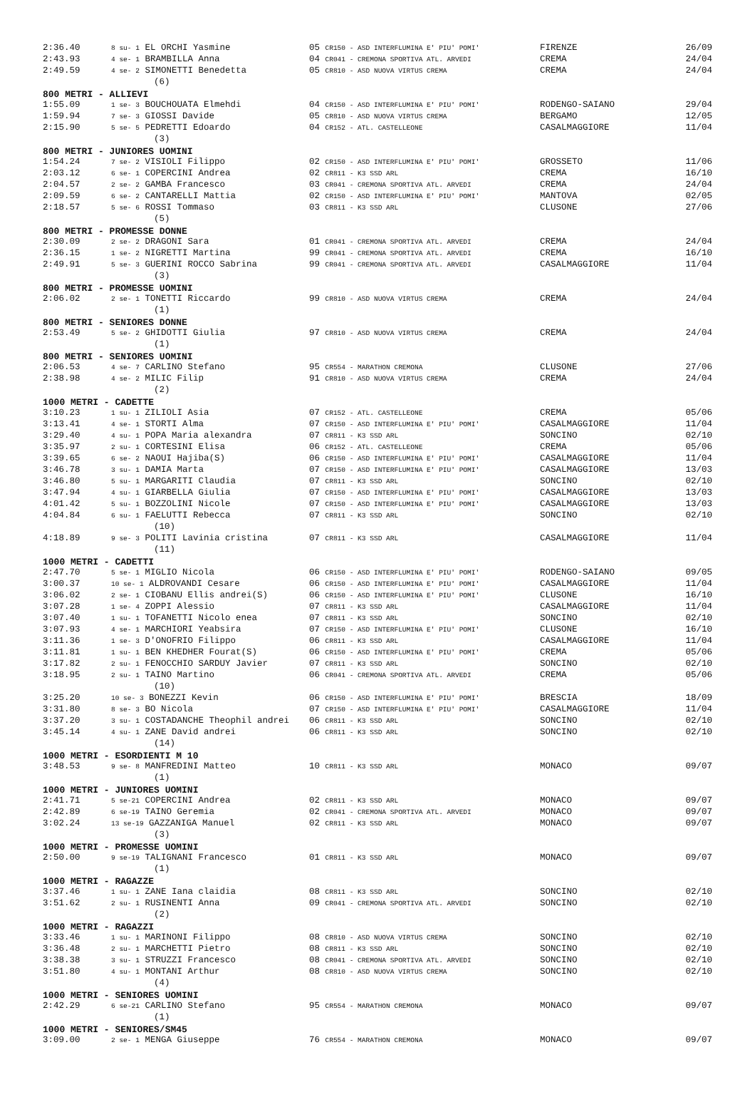| 2:36.40 | 8 su- 1 EL ORCHI Yasmine | 05 CR150 - ASD INTERFLUMINA E' PIU' POMI' | FIRENZE | 26/09 |
| 2:43.93 | 4 se- 1 BRAMBILLA Anna | 04 CR041 - CREMONA SPORTIVA ATL. ARVEDI | CREMA | 24/04 |
| 2:49.59 | 4 se- 2 SIMONETTI Benedetta | 05 CR810 - ASD NUOVA VIRTUS CREMA | CREMA | 24/04 |
| | (6) | | | |
| 800 METRI - ALLIEVI | | | | |
| 1:55.09 | 1 se- 3 BOUCHOUATA Elmehdi | 04 CR150 - ASD INTERFLUMINA E' PIU' POMI' | RODENGO-SAIANO | 29/04 |
| 1:59.94 | 7 se- 3 GIOSSI Davide | 05 CR810 - ASD NUOVA VIRTUS CREMA | BERGAMO | 12/05 |
| 2:15.90 | 5 se- 5 PEDRETTI Edoardo | 04 CR152 - ATL. CASTELLEONE | CASALMAGGIORE | 11/04 |
| | (3) | | | |
| 800 METRI - JUNIORES UOMINI | | | | |
| 1:54.24 | 7 se- 2 VISIOLI Filippo | 02 CR150 - ASD INTERFLUMINA E' PIU' POMI' | GROSSETO | 11/06 |
| 2:03.12 | 6 se- 1 COPERCINI Andrea | 02 CR811 - K3 SSD ARL | CREMA | 16/10 |
| 2:04.57 | 2 se- 2 GAMBA Francesco | 03 CR041 - CREMONA SPORTIVA ATL. ARVEDI | CREMA | 24/04 |
| 2:09.59 | 6 se- 2 CANTARELLI Mattia | 02 CR150 - ASD INTERFLUMINA E' PIU' POMI' | MANTOVA | 02/05 |
| 2:18.57 | 5 se- 6 ROSSI Tommaso | 03 CR811 - K3 SSD ARL | CLUSONE | 27/06 |
| | (5) | | | |
| 800 METRI - PROMESSE DONNE | | | | |
| 2:30.09 | 2 se- 2 DRAGONI Sara | 01 CR041 - CREMONA SPORTIVA ATL. ARVEDI | CREMA | 24/04 |
| 2:36.15 | 1 se- 2 NIGRETTI Martina | 99 CR041 - CREMONA SPORTIVA ATL. ARVEDI | CREMA | 16/10 |
| 2:49.91 | 5 se- 3 GUERINI ROCCO Sabrina | 99 CR041 - CREMONA SPORTIVA ATL. ARVEDI | CASALMAGGIORE | 11/04 |
| | (3) | | | |
| 800 METRI - PROMESSE UOMINI | | | | |
| 2:06.02 | 2 se- 1 TONETTI Riccardo | 99 CR810 - ASD NUOVA VIRTUS CREMA | CREMA | 24/04 |
| | (1) | | | |
| 800 METRI - SENIORES DONNE | | | | |
| 2:53.49 | 5 se- 2 GHIDOTTI Giulia | 97 CR810 - ASD NUOVA VIRTUS CREMA | CREMA | 24/04 |
| | (1) | | | |
| 800 METRI - SENIORES UOMINI | | | | |
| 2:06.53 | 4 se- 7 CARLINO Stefano | 95 CR554 - MARATHON CREMONA | CLUSONE | 27/06 |
| 2:38.98 | 4 se- 2 MILIC Filip | 91 CR810 - ASD NUOVA VIRTUS CREMA | CREMA | 24/04 |
| | (2) | | | |
| 1000 METRI - CADETTE | | | | |
| 3:10.23 | 1 su- 1 ZILIOLI Asia | 07 CR152 - ATL. CASTELLEONE | CREMA | 05/06 |
| 3:13.41 | 4 se- 1 STORTI Alma | 07 CR150 - ASD INTERFLUMINA E' PIU' POMI' | CASALMAGGIORE | 11/04 |
| 3:29.40 | 4 su- 1 POPA Maria alexandra | 07 CR811 - K3 SSD ARL | SONCINO | 02/10 |
| 3:35.97 | 2 su- 1 CORTESINI Elisa | 06 CR152 - ATL. CASTELLEONE | CREMA | 05/06 |
| 3:39.65 | 6 se- 2 NAOUI Hajiba(S) | 06 CR150 - ASD INTERFLUMINA E' PIU' POMI' | CASALMAGGIORE | 11/04 |
| 3:46.78 | 3 su- 1 DAMIA Marta | 07 CR150 - ASD INTERFLUMINA E' PIU' POMI' | CASALMAGGIORE | 13/03 |
| 3:46.80 | 5 su- 1 MARGARITI Claudia | 07 CR811 - K3 SSD ARL | SONCINO | 02/10 |
| 3:47.94 | 4 su- 1 GIARBELLA Giulia | 07 CR150 - ASD INTERFLUMINA E' PIU' POMI' | CASALMAGGIORE | 13/03 |
| 4:01.42 | 5 su- 1 BOZZOLINI Nicole | 07 CR150 - ASD INTERFLUMINA E' PIU' POMI' | CASALMAGGIORE | 13/03 |
| 4:04.84 | 6 su- 1 FAELUTTI Rebecca | 07 CR811 - K3 SSD ARL | SONCINO | 02/10 |
| | (10) | | | |
| 4:18.89 | 9 se- 3 POLITI Lavinia cristina | 07 CR811 - K3 SSD ARL | CASALMAGGIORE | 11/04 |
| | (11) | | | |
| 1000 METRI - CADETTI | | | | |
| 2:47.70 | 5 se- 1 MIGLIO Nicola | 06 CR150 - ASD INTERFLUMINA E' PIU' POMI' | RODENGO-SAIANO | 09/05 |
| 3:00.37 | 10 se- 1 ALDROVANDI Cesare | 06 CR150 - ASD INTERFLUMINA E' PIU' POMI' | CASALMAGGIORE | 11/04 |
| 3:06.02 | 2 se- 1 CIOBANU Ellis andrei(S) | 06 CR150 - ASD INTERFLUMINA E' PIU' POMI' | CLUSONE | 16/10 |
| 3:07.28 | 1 se- 4 ZOPPI Alessio | 07 CR811 - K3 SSD ARL | CASALMAGGIORE | 11/04 |
| 3:07.40 | 1 su- 1 TOFANETTI Nicolo enea | 07 CR811 - K3 SSD ARL | SONCINO | 02/10 |
| 3:07.93 | 4 se- 1 MARCHIORI Yeabsira | 07 CR150 - ASD INTERFLUMINA E' PIU' POMI' | CLUSONE | 16/10 |
| 3:11.36 | 1 se- 3 D'ONOFRIO Filippo | 06 CR811 - K3 SSD ARL | CASALMAGGIORE | 11/04 |
| 3:11.81 | 1 su- 1 BEN KHEDHER Fourat(S) | 06 CR150 - ASD INTERFLUMINA E' PIU' POMI' | CREMA | 05/06 |
| 3:17.82 | 2 su- 1 FENOCCHIO SARDUY Javier | 07 CR811 - K3 SSD ARL | SONCINO | 02/10 |
| 3:18.95 | 2 su- 1 TAINO Martino | 06 CR041 - CREMONA SPORTIVA ATL. ARVEDI | CREMA | 05/06 |
| | (10) | | | |
| 3:25.20 | 10 se- 3 BONEZZI Kevin | 06 CR150 - ASD INTERFLUMINA E' PIU' POMI' | BRESCIA | 18/09 |
| 3:31.80 | 8 se- 3 BO Nicola | 07 CR150 - ASD INTERFLUMINA E' PIU' POMI' | CASALMAGGIORE | 11/04 |
| 3:37.20 | 3 su- 1 COSTADANCHE Theophil andrei | 06 CR811 - K3 SSD ARL | SONCINO | 02/10 |
| 3:45.14 | 4 su- 1 ZANE David andrei | 06 CR811 - K3 SSD ARL | SONCINO | 02/10 |
| | (14) | | | |
| 1000 METRI - ESORDIENTI M 10 | | | | |
| 3:48.53 | 9 se- 8 MANFREDINI Matteo | 10 CR811 - K3 SSD ARL | MONACO | 09/07 |
| | (1) | | | |
| 1000 METRI - JUNIORES UOMINI | | | | |
| 2:41.71 | 5 se-21 COPERCINI Andrea | 02 CR811 - K3 SSD ARL | MONACO | 09/07 |
| 2:42.89 | 6 se-19 TAINO Geremia | 02 CR041 - CREMONA SPORTIVA ATL. ARVEDI | MONACO | 09/07 |
| 3:02.24 | 13 se-19 GAZZANIGA Manuel | 02 CR811 - K3 SSD ARL | MONACO | 09/07 |
| | (3) | | | |
| 1000 METRI - PROMESSE UOMINI | | | | |
| 2:50.00 | 9 se-19 TALIGNANI Francesco | 01 CR811 - K3 SSD ARL | MONACO | 09/07 |
| | (1) | | | |
| 1000 METRI - RAGAZZE | | | | |
| 3:37.46 | 1 su- 1 ZANE Iana claidia | 08 CR811 - K3 SSD ARL | SONCINO | 02/10 |
| 3:51.62 | 2 su- 1 RUSINENTI Anna | 09 CR041 - CREMONA SPORTIVA ATL. ARVEDI | SONCINO | 02/10 |
| | (2) | | | |
| 1000 METRI - RAGAZZI | | | | |
| 3:33.46 | 1 su- 1 MARINONI Filippo | 08 CR810 - ASD NUOVA VIRTUS CREMA | SONCINO | 02/10 |
| 3:36.48 | 2 su- 1 MARCHETTI Pietro | 08 CR811 - K3 SSD ARL | SONCINO | 02/10 |
| 3:38.38 | 3 su- 1 STRUZZI Francesco | 08 CR041 - CREMONA SPORTIVA ATL. ARVEDI | SONCINO | 02/10 |
| 3:51.80 | 4 su- 1 MONTANI Arthur | 08 CR810 - ASD NUOVA VIRTUS CREMA | SONCINO | 02/10 |
| | (4) | | | |
| 1000 METRI - SENIORES UOMINI | | | | |
| 2:42.29 | 6 se-21 CARLINO Stefano | 95 CR554 - MARATHON CREMONA | MONACO | 09/07 |
| | (1) | | | |
| 1000 METRI - SENIORES/SM45 | | | | |
| 3:09.00 | 2 se- 1 MENGA Giuseppe | 76 CR554 - MARATHON CREMONA | MONACO | 09/07 |